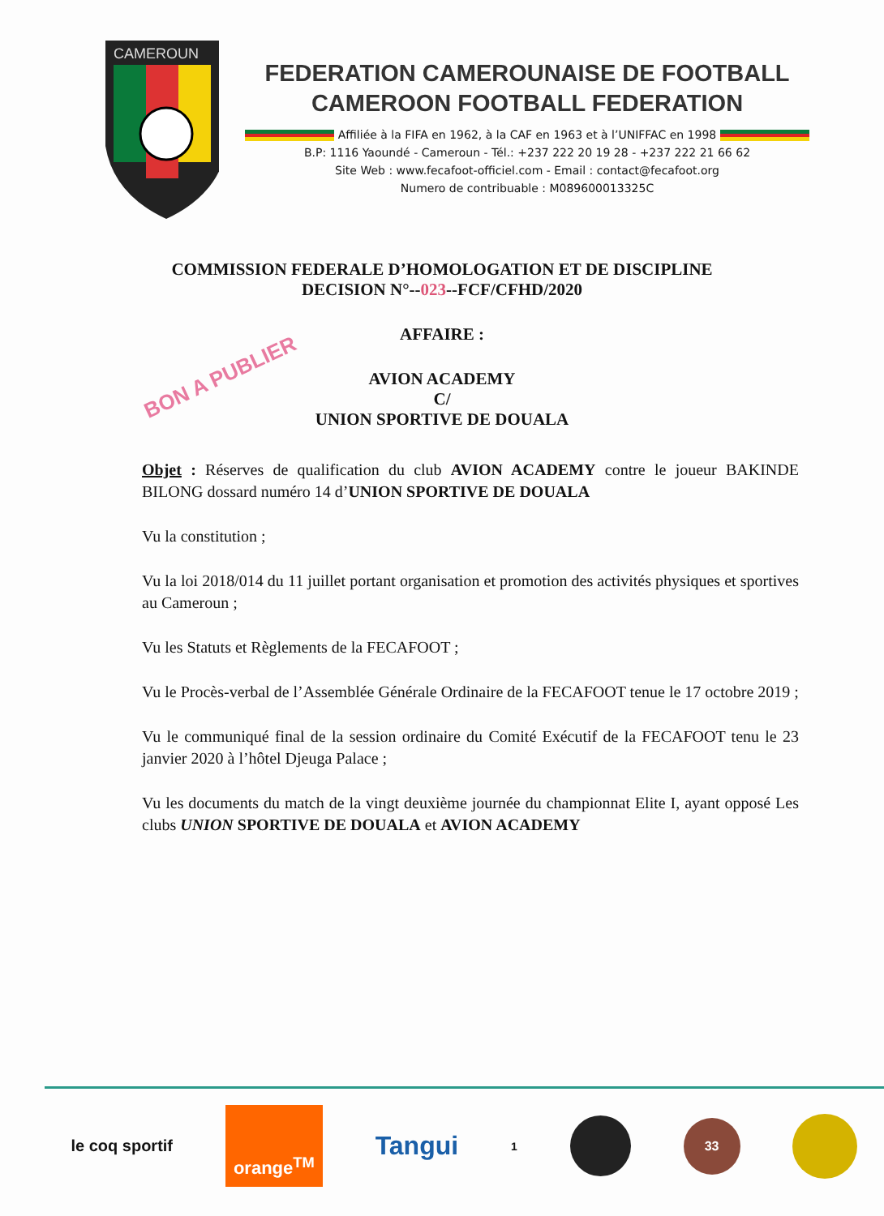CAMEROUN
FEDERATION CAMEROUNAISE DE FOOTBALL
CAMEROON FOOTBALL FEDERATION
Affiliée à la FIFA en 1962, à la CAF en 1963 et à l’UNIFFAC en 1998
B.P: 1116 Yaoundé - Cameroun - Tél.: +237 222 20 19 28 - +237 222 21 66 62
Site Web : www.fecafoot-officiel.com - Email : contact@fecafoot.org
Numero de contribuable : M089600013325C
COMMISSION FEDERALE D’HOMOLOGATION ET DE DISCIPLINE
DECISION N°--023--FCF/CFHD/2020
AFFAIRE :
BON A PUBLIER
AVION ACADEMY
C/
UNION SPORTIVE DE DOUALA
Objet : Réserves de qualification du club AVION ACADEMY contre le joueur BAKINDE BILONG dossard numéro 14 d’UNION SPORTIVE DE DOUALA
Vu la constitution ;
Vu la loi 2018/014 du 11 juillet portant organisation et promotion des activités physiques et sportives au Cameroun ;
Vu les Statuts et Règlements de la FECAFOOT ;
Vu le Procès-verbal de l’Assemblée Générale Ordinaire de la FECAFOOT tenue le 17 octobre 2019 ;
Vu le communiqué final de la session ordinaire du Comité Exécutif de la FECAFOOT tenu le 23 janvier 2020 à l’hôtel Djeuga Palace ;
Vu les documents du match de la vingt deuxième journée du championnat Elite I, ayant opposé Les clubs UNION SPORTIVE DE DOUALA et AVION ACADEMY
le coq sportif orange<sup>TM</sup> Tangui 1 33